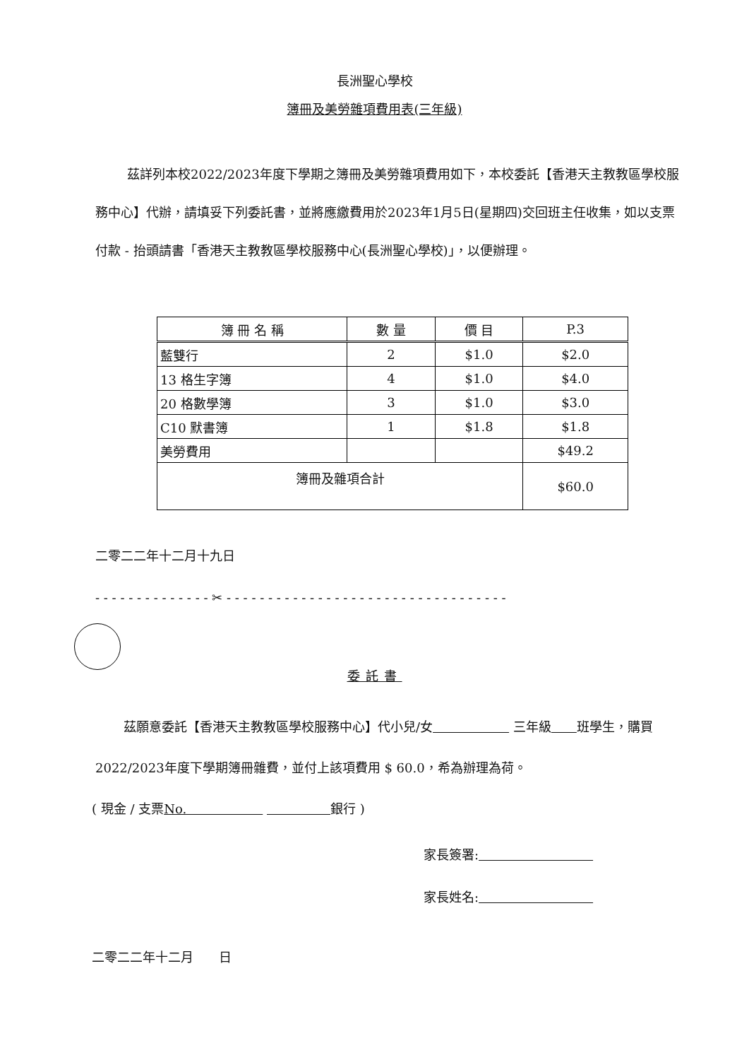長洲聖心學校
簿冊及美勞雜項費用表(三年級)
茲詳列本校2022/2023年度下學期之簿冊及美勞雜項費用如下，本校委託【香港天主教教區學校服務中心】代辦，請填妥下列委託書，並將應繳費用於2023年1月5日(星期四)交回班主任收集，如以支票付款 - 抬頭請書「香港天主教教區學校服務中心(長洲聖心學校)」，以便辦理。
| 簿 冊 名 稱 | 數 量 | 價 目 | P.3 |
| --- | --- | --- | --- |
| 藍雙行 | 2 | $1.0 | $2.0 |
| 13 格生字簿 | 4 | $1.0 | $4.0 |
| 20 格數學簿 | 3 | $1.0 | $3.0 |
| C10 默書簿 | 1 | $1.8 | $1.8 |
| 美勞費用 | | | $49.2 |
| 簿冊及雜項合計 | | | $60.0 |
二零二二年十二月十九日
- - - - - - - - - - - - - - ✂ - - - - - - - - - - - - - - - - - - - - - - - - - - - - - - - - - -
委託書
茲願意委託【香港天主教教區學校服務中心】代小兒/女　　　　　　 三年級　　 班學生，購買2022/2023年度下學期簿冊雜費，並付上該項費用 $ 60.0，希為辦理為荷。
( 現金 / 支票No.　　　　　　 　　　　　 銀行 )
家長簽署:　　　　　　　　　
家長姓名:　　　　　　　　　
二零二二年十二月　　日